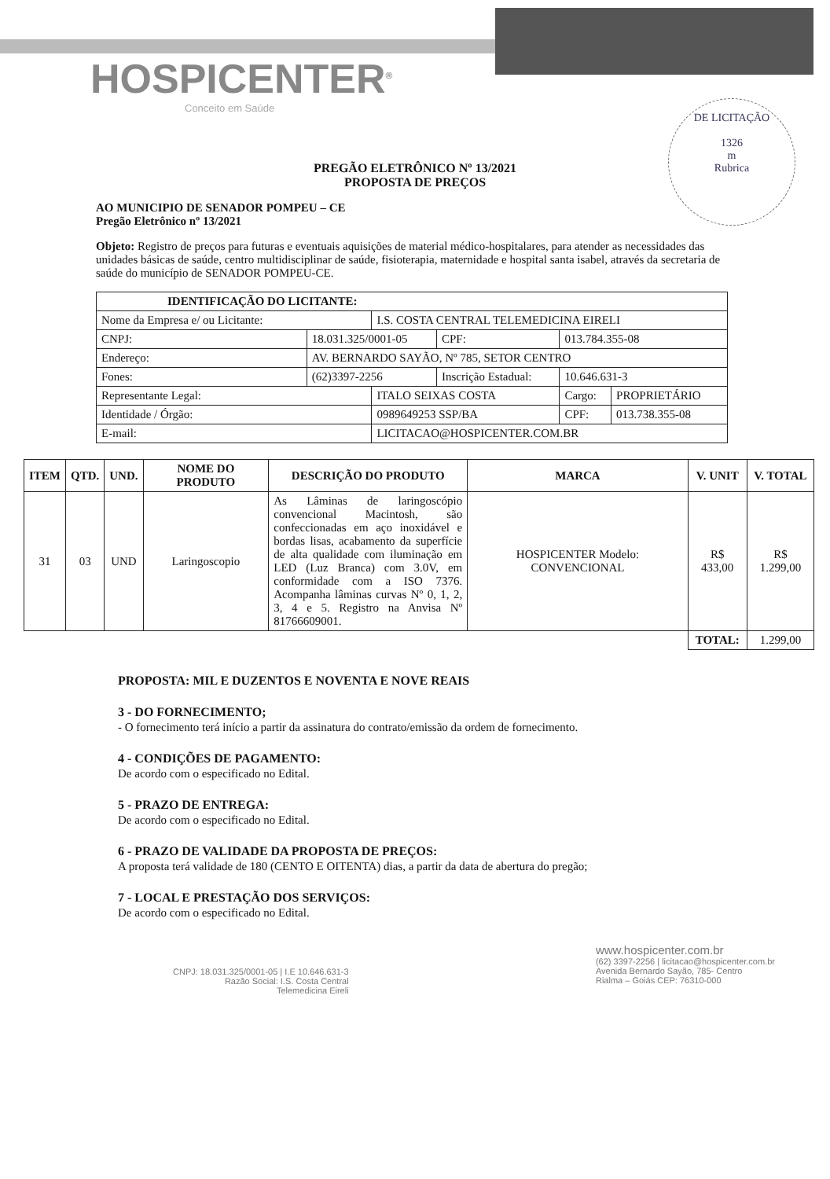HOSPICENTER<sup>®</sup>
Conceito em Saúde
DE LICITAÇÃO
1326
m
Rubrica
PREGÃO ELETRÔNICO Nº 13/2021
PROPOSTA DE PREÇOS
AO MUNICIPIO DE SENADOR POMPEU – CE
Pregão Eletrônico nº 13/2021
Objeto: Registro de preços para futuras e eventuais aquisições de material médico-hospitalares, para atender as necessidades das unidades básicas de saúde, centro multidisciplinar de saúde, fisioterapia, maternidade e hospital santa isabel, através da secretaria de saúde do município de SENADOR POMPEU-CE.
| IDENTIFICAÇÃO DO LICITANTE: | | | | | |
| --- | --- | --- | --- | --- | --- |
| Nome da Empresa e/ ou Licitante: | | I.S. COSTA CENTRAL TELEMEDICINA EIRELI | | | |
| CNPJ: | 18.031.325/0001-05 | | CPF: | 013.784.355-08 | |
| Endereço: | AV. BERNARDO SAYÃO, Nº 785, SETOR CENTRO | | | | |
| Fones: | (62)3397-2256 | | Inscrição Estadual: | 10.646.631-3 | |
| Representante Legal: | | ITALO SEIXAS COSTA | | Cargo: | PROPRIETÁRIO |
| Identidade / Órgão: | | 0989649253 SSP/BA | | CPF: | 013.738.355-08 |
| E-mail: | | LICITACAO@HOSPICENTER.COM.BR | | | |
| ITEM | QTD. | UND. | NOME DO PRODUTO | DESCRIÇÃO DO PRODUTO | MARCA | V. UNIT | V. TOTAL |
| --- | --- | --- | --- | --- | --- | --- | --- |
| 31 | 03 | UND | Laringoscopio | As Lâminas de laringoscópio convencional Macintosh, são confeccionadas em aço inoxidável e bordas lisas, acabamento da superfície de alta qualidade com iluminação em LED (Luz Branca) com 3.0V, em conformidade com a ISO 7376. Acompanha lâminas curvas Nº 0, 1, 2, 3, 4 e 5. Registro na Anvisa Nº 81766609001. | HOSPICENTER Modelo: CONVENCIONAL | R$ 433,00 | R$ 1.299,00 |
| | | | | | | TOTAL: | 1.299,00 |
PROPOSTA: MIL E DUZENTOS E NOVENTA E NOVE REAIS
3 - DO FORNECIMENTO;
- O fornecimento terá início a partir da assinatura do contrato/emissão da ordem de fornecimento.
4 - CONDIÇÕES DE PAGAMENTO:
De acordo com o especificado no Edital.
5 - PRAZO DE ENTREGA:
De acordo com o especificado no Edital.
6 - PRAZO DE VALIDADE DA PROPOSTA DE PREÇOS:
A proposta terá validade de 180 (CENTO E OITENTA) dias, a partir da data de abertura do pregão;
7 - LOCAL E PRESTAÇÃO DOS SERVIÇOS:
De acordo com o especificado no Edital.
CNPJ: 18.031.325/0001-05 | I.E 10.646.631-3
Razão Social: I.S. Costa Central
Telemedicina Eireli
www.hospicenter.com.br
(62) 3397-2256 | licitacao@hospicenter.com.br
Avenida Bernardo Sayão, 785- Centro
Rialma – Goiás CEP: 76310-000